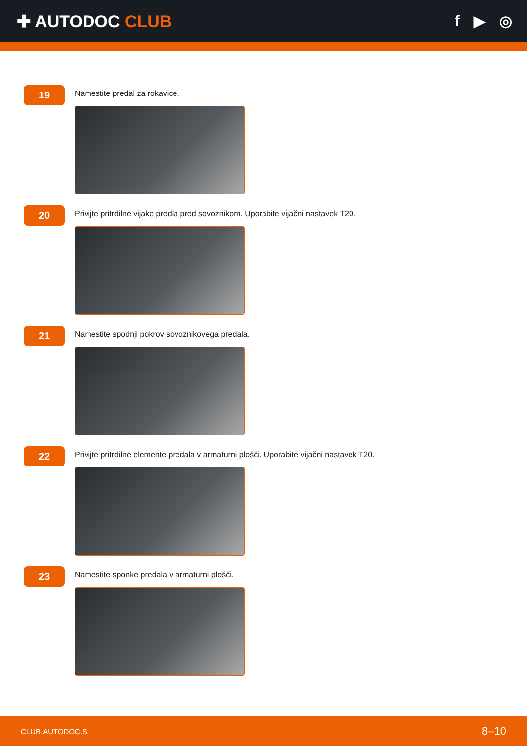✚ AUTODOC CLUB f ▶ ◎
19
Namestite predal za rokavice.
20
Privijte pritrdilne vijake predla pred sovoznikom. Uporabite vijačni nastavek T20.
21
Namestite spodnji pokrov sovoznikovega predala.
22
Privijte pritrdilne elemente predala v armaturni plošči. Uporabite vijačni nastavek T20.
23
Namestite sponke predala v armaturni plošči.
CLUB.AUTODOC.SI 8–10